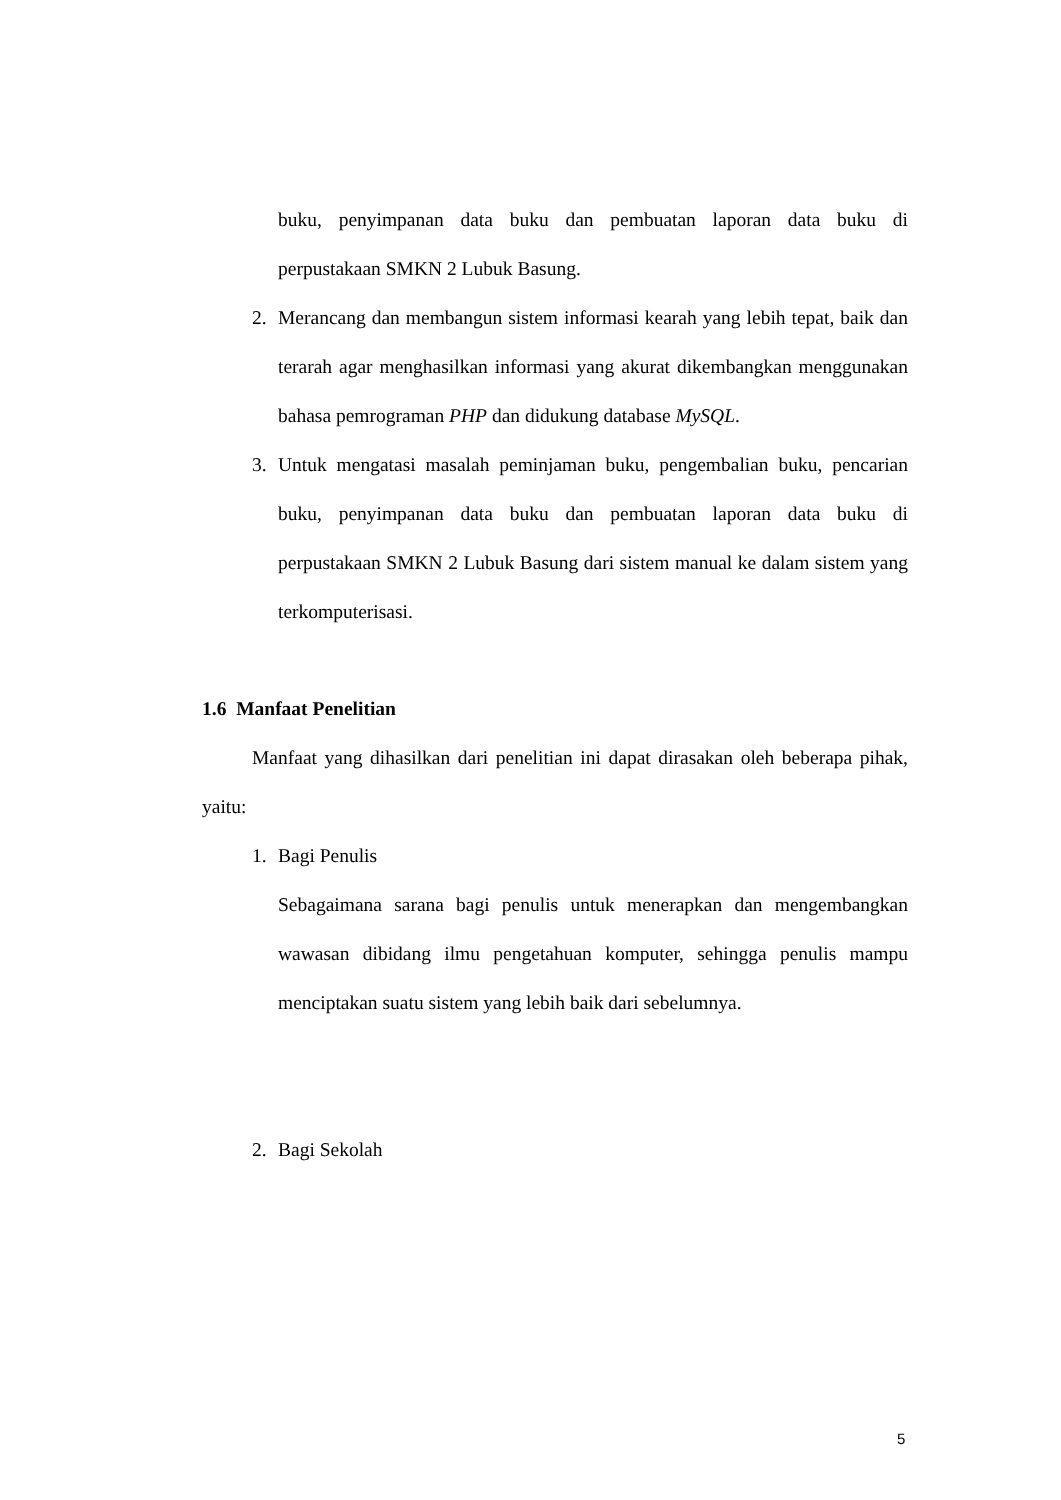buku, penyimpanan data buku dan pembuatan laporan data buku di perpustakaan SMKN 2 Lubuk Basung.
2. Merancang dan membangun sistem informasi kearah yang lebih tepat, baik dan terarah agar menghasilkan informasi yang akurat dikembangkan menggunakan bahasa pemrograman PHP dan didukung database MySQL.
3. Untuk mengatasi masalah peminjaman buku, pengembalian buku, pencarian buku, penyimpanan data buku dan pembuatan laporan data buku di perpustakaan SMKN 2 Lubuk Basung dari sistem manual ke dalam sistem yang terkomputerisasi.
1.6 Manfaat Penelitian
Manfaat yang dihasilkan dari penelitian ini dapat dirasakan oleh beberapa pihak, yaitu:
1. Bagi Penulis
Sebagaimana sarana bagi penulis untuk menerapkan dan mengembangkan wawasan dibidang ilmu pengetahuan komputer, sehingga penulis mampu menciptakan suatu sistem yang lebih baik dari sebelumnya.
2. Bagi Sekolah
5